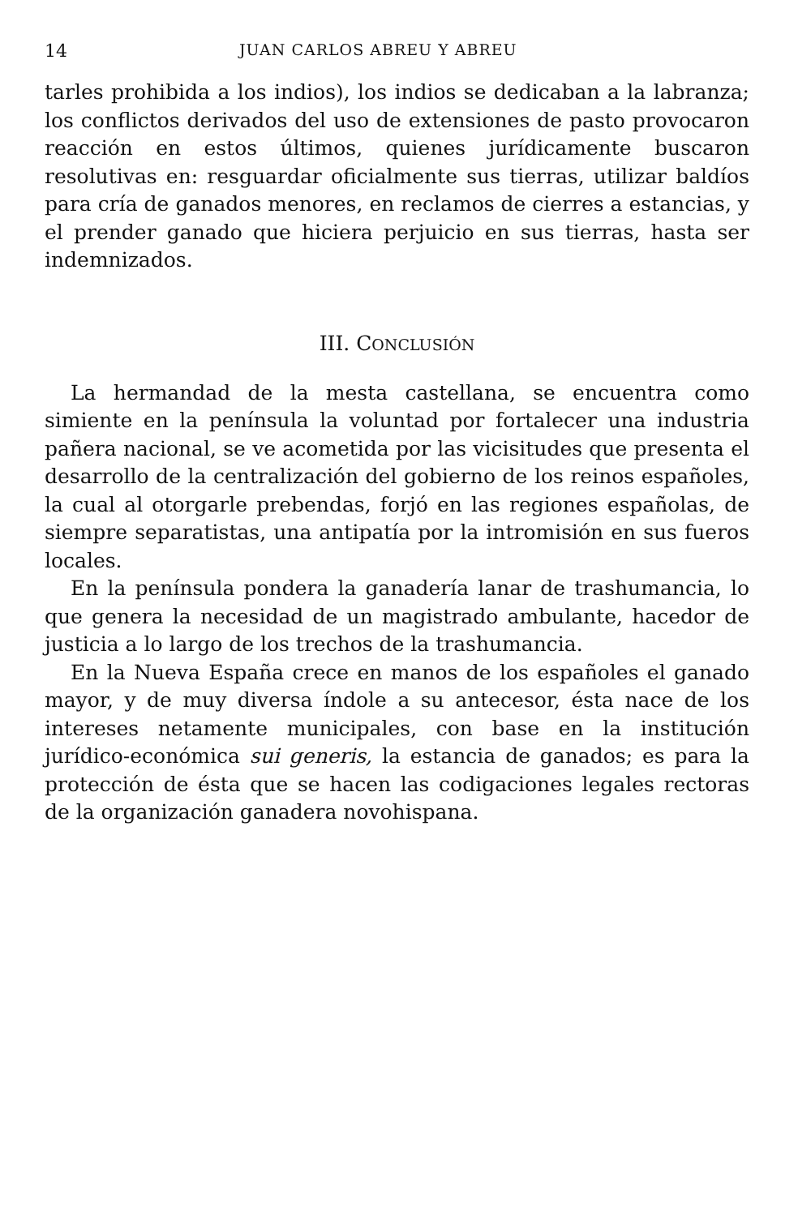14 JUAN CARLOS ABREU Y ABREU
tarles prohibida a los indios), los indios se dedicaban a la labranza; los conflictos derivados del uso de extensiones de pasto provocaron reacción en estos últimos, quienes jurídicamente buscaron resolutivas en: resguardar oficialmente sus tierras, utilizar baldíos para cría de ganados menores, en reclamos de cierres a estancias, y el prender ganado que hiciera perjuicio en sus tierras, hasta ser indemnizados.
III. CONCLUSIÓN
La hermandad de la mesta castellana, se encuentra como simiente en la península la voluntad por fortalecer una industria pañera nacional, se ve acometida por las vicisitudes que presenta el desarrollo de la centralización del gobierno de los reinos españoles, la cual al otorgarle prebendas, forjó en las regiones españolas, de siempre separatistas, una antipatía por la intromisión en sus fueros locales.
En la península pondera la ganadería lanar de trashumancia, lo que genera la necesidad de un magistrado ambulante, hacedor de justicia a lo largo de los trechos de la trashumancia.
En la Nueva España crece en manos de los españoles el ganado mayor, y de muy diversa índole a su antecesor, ésta nace de los intereses netamente municipales, con base en la institución jurídico-económica sui generis, la estancia de ganados; es para la protección de ésta que se hacen las codigaciones legales rectoras de la organización ganadera novohispana.